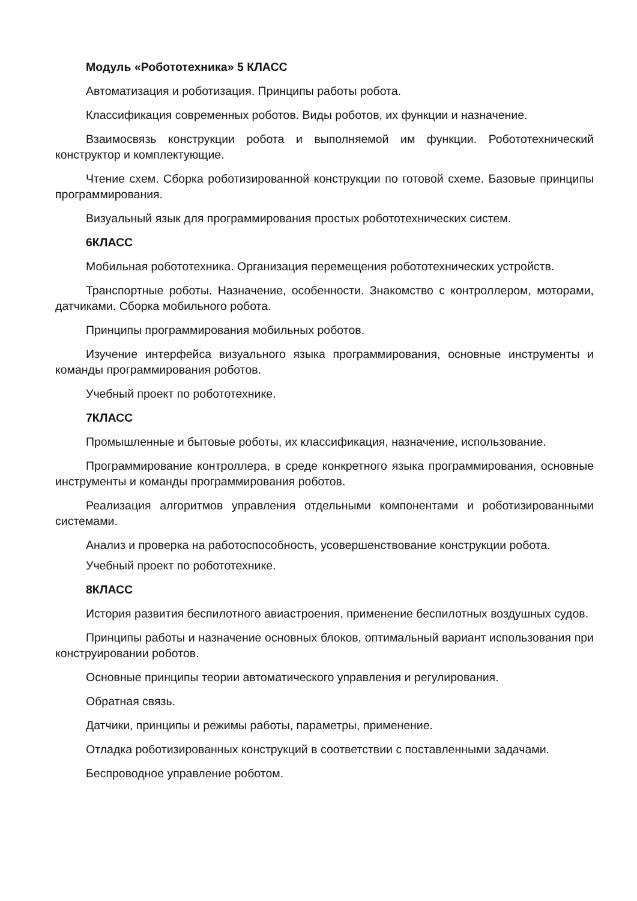Модуль «Робототехника» 5 КЛАСС
Автоматизация и роботизация. Принципы работы робота.
Классификация современных роботов. Виды роботов, их функции и назначение.
Взаимосвязь конструкции робота и выполняемой им функции. Робототехнический конструктор и комплектующие.
Чтение схем. Сборка роботизированной конструкции по готовой схеме. Базовые принципы программирования.
Визуальный язык для программирования простых робототехнических систем.
6КЛАСС
Мобильная робототехника. Организация перемещения робототехнических устройств.
Транспортные роботы. Назначение, особенности. Знакомство с контроллером, моторами, датчиками. Сборка мобильного робота.
Принципы программирования мобильных роботов.
Изучение интерфейса визуального языка программирования, основные инструменты и команды программирования роботов.
Учебный проект по робототехнике.
7КЛАСС
Промышленные и бытовые роботы, их классификация, назначение, использование.
Программирование контроллера, в среде конкретного языка программирования, основные инструменты и команды программирования роботов.
Реализация алгоритмов управления отдельными компонентами и роботизированными системами.
Анализ и проверка на работоспособность, усовершенствование конструкции робота.
Учебный проект по робототехнике.
8КЛАСС
История развития беспилотного авиастроения, применение беспилотных воздушных судов.
Принципы работы и назначение основных блоков, оптимальный вариант использования при конструировании роботов.
Основные принципы теории автоматического управления и регулирования.
Обратная связь.
Датчики, принципы и режимы работы, параметры, применение.
Отладка роботизированных конструкций в соответствии с поставленными задачами.
Беспроводное управление роботом.